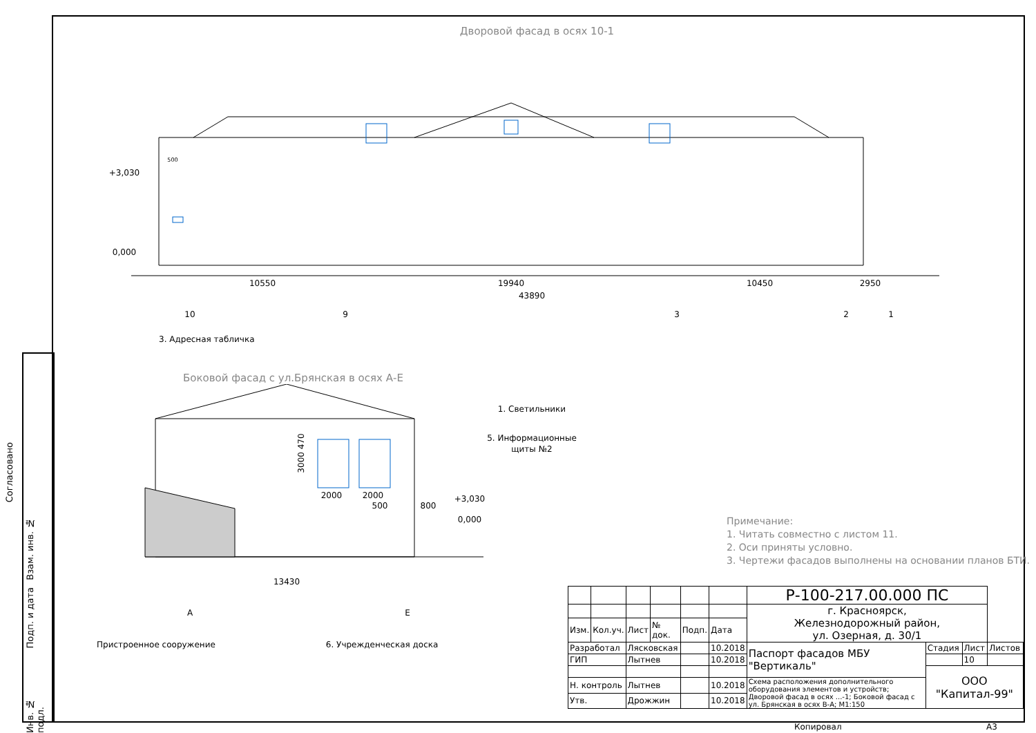Согласовано
Взам. инв. №
Подп. и дата
Инв. № подл.
Дворовой фасад в осях 10-1
10550
19940
10450
2950
43890
10
9
3
2
1
+3,030
0,000
500
3. Адресная табличка
Боковой фасад с ул.Брянская в осях А-Е
2000
2000
500
800
+3,030
0,000
13430
А
Е
1. Светильники
5. Информационные
щиты №2
3000 470
Пристроенное сооружение 6. Учрежденческая доска
Примечание:
1. Читать совместно с листом 11.
2. Оси приняты условно.
3. Чертежи фасадов выполнены на основании планов БТИ.
| | | | | | | Р-100-217.00.000 ПС | | | |
| | | | | | | г. Красноярск, Железнодорожный район, ул. Озерная, д. 30/1 | | | |
| Изм. | Кол.уч. | Лист | № док. | Подп. | Дата | | | | |
| Разработал | | Лясковская | | | 10.2018 | Паспорт фасадов МБУ "Вертикаль" | Стадия | Лист | Листов |
| ГИП | | Лытнев | | | 10.2018 | | | 10 | |
| | | | | | | | ООО "Капитал-99" | | |
| Н. контроль | | Лытнев | | | 10.2018 | Схема расположения дополнительного оборудования элементов и устройств; Дворовой фасад в осях ...-1; Боковой фасад с ул. Брянская в осях В-А; М1:150 | | | |
| Утв. | | Дрожжин | | | 10.2018 | | | | |
Копировал А3